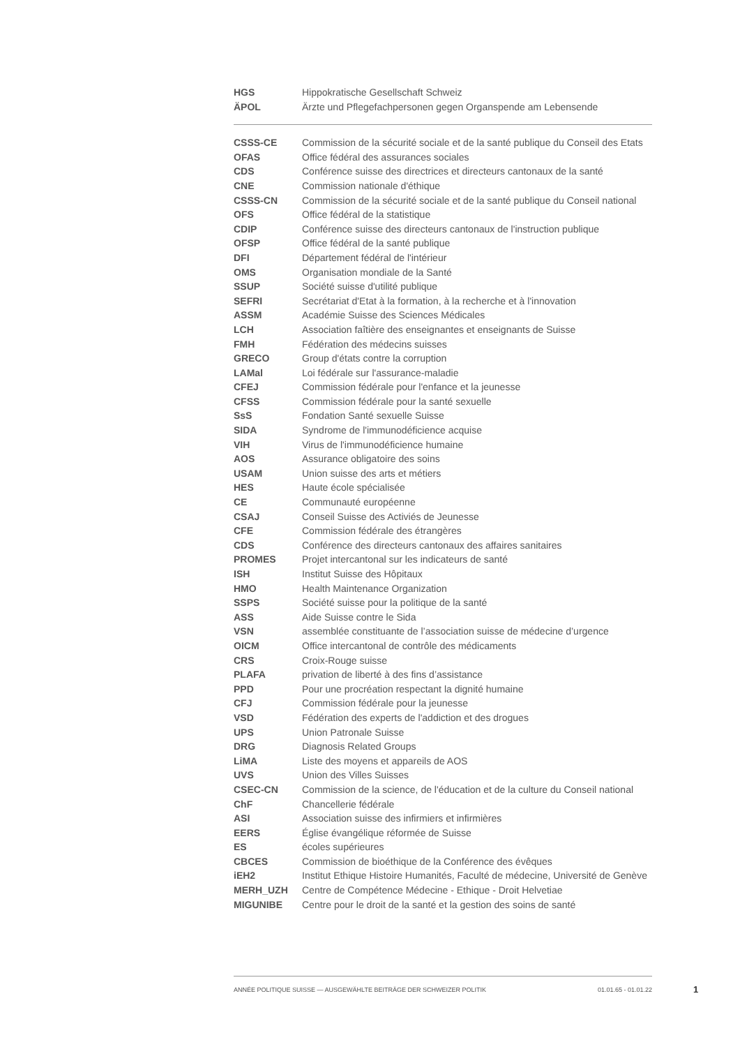| HGS | Hippokratische Gesellschaft Schweiz |
| ÄPOL | Ärzte und Pflegefachpersonen gegen Organspende am Lebensende |
| CSSS-CE | Commission de la sécurité sociale et de la santé publique du Conseil des Etats |
| OFAS | Office fédéral des assurances sociales |
| CDS | Conférence suisse des directrices et directeurs cantonaux de la santé |
| CNE | Commission nationale d'éthique |
| CSSS-CN | Commission de la sécurité sociale et de la santé publique du Conseil national |
| OFS | Office fédéral de la statistique |
| CDIP | Conférence suisse des directeurs cantonaux de l'instruction publique |
| OFSP | Office fédéral de la santé publique |
| DFI | Département fédéral de l'intérieur |
| OMS | Organisation mondiale de la Santé |
| SSUP | Société suisse d'utilité publique |
| SEFRI | Secrétariat d'Etat à la formation, à la recherche et à l'innovation |
| ASSM | Académie Suisse des Sciences Médicales |
| LCH | Association faîtière des enseignantes et enseignants de Suisse |
| FMH | Fédération des médecins suisses |
| GRECO | Group d'états contre la corruption |
| LAMal | Loi fédérale sur l'assurance-maladie |
| CFEJ | Commission fédérale pour l'enfance et la jeunesse |
| CFSS | Commission fédérale pour la santé sexuelle |
| SsS | Fondation Santé sexuelle Suisse |
| SIDA | Syndrome de l'immunodéficience acquise |
| VIH | Virus de l'immunodéficience humaine |
| AOS | Assurance obligatoire des soins |
| USAM | Union suisse des arts et métiers |
| HES | Haute école spécialisée |
| CE | Communauté européenne |
| CSAJ | Conseil Suisse des Activiés de Jeunesse |
| CFE | Commission fédérale des étrangères |
| CDS | Conférence des directeurs cantonaux des affaires sanitaires |
| PROMES | Projet intercantonal sur les indicateurs de santé |
| ISH | Institut Suisse des Hôpitaux |
| HMO | Health Maintenance Organization |
| SSPS | Société suisse pour la politique de la santé |
| ASS | Aide Suisse contre le Sida |
| VSN | assemblée constituante de l’association suisse de médecine d’urgence |
| OICM | Office intercantonal de contrôle des médicaments |
| CRS | Croix-Rouge suisse |
| PLAFA | privation de liberté à des fins d’assistance |
| PPD | Pour une procréation respectant la dignité humaine |
| CFJ | Commission fédérale pour la jeunesse |
| VSD | Fédération des experts de l'addiction et des drogues |
| UPS | Union Patronale Suisse |
| DRG | Diagnosis Related Groups |
| LiMA | Liste des moyens et appareils de AOS |
| UVS | Union des Villes Suisses |
| CSEC-CN | Commission de la science, de l'éducation et de la culture du Conseil national |
| ChF | Chancellerie fédérale |
| ASI | Association suisse des infirmiers et infirmières |
| EERS | Église évangélique réformée de Suisse |
| ES | écoles supérieures |
| CBCES | Commission de bioéthique de la Conférence des évêques |
| iEH2 | Institut Ethique Histoire Humanités, Faculté de médecine, Université de Genève |
| MERH_UZH | Centre de Compétence Médecine - Ethique - Droit Helvetiae |
| MIGUNIBE | Centre pour le droit de la santé et la gestion des soins de santé |
ANNÉE POLITIQUE SUISSE — AUSGEWÄHLTE BEITRÄGE DER SCHWEIZER POLITIK 01.01.65 - 01.01.22
1